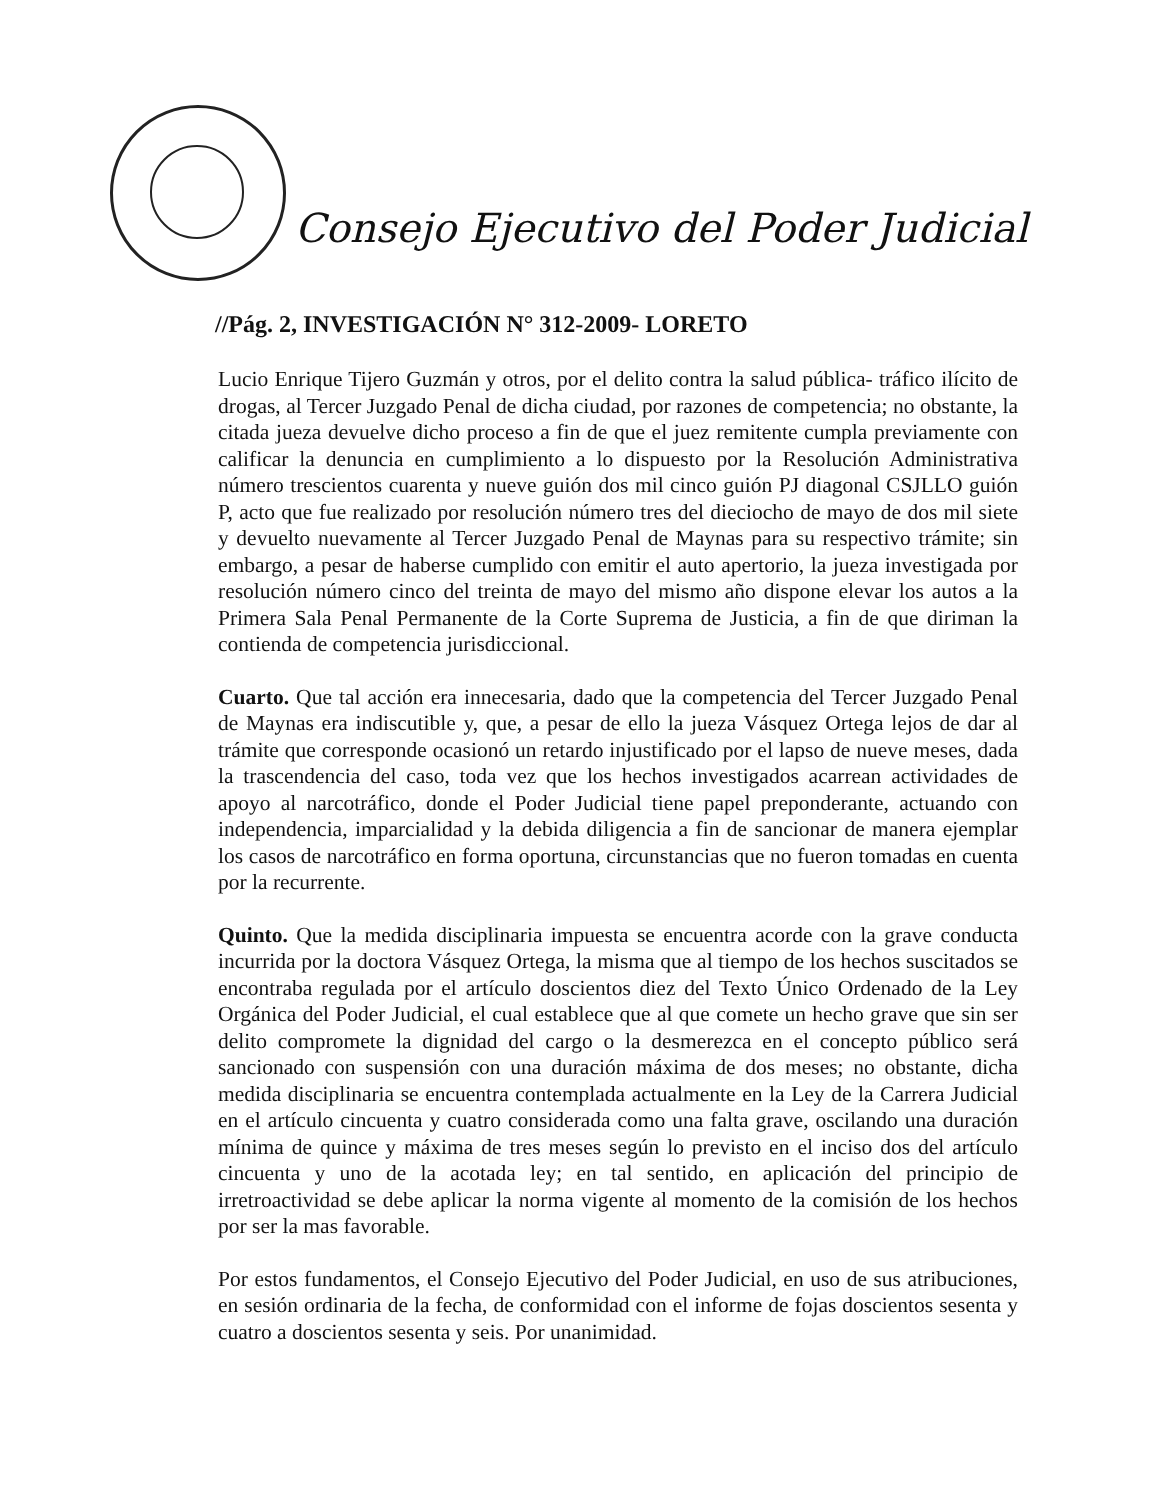Consejo Ejecutivo del Poder Judicial
//Pág. 2, INVESTIGACIÓN N° 312-2009- LORETO
Lucio Enrique Tijero Guzmán y otros, por el delito contra la salud pública- tráfico ilícito de drogas, al Tercer Juzgado Penal de dicha ciudad, por razones de competencia; no obstante, la citada jueza devuelve dicho proceso a fin de que el juez remitente cumpla previamente con calificar la denuncia en cumplimiento a lo dispuesto por la Resolución Administrativa número trescientos cuarenta y nueve guión dos mil cinco guión PJ diagonal CSJLLO guión P, acto que fue realizado por resolución número tres del dieciocho de mayo de dos mil siete y devuelto nuevamente al Tercer Juzgado Penal de Maynas para su respectivo trámite; sin embargo, a pesar de haberse cumplido con emitir el auto apertorio, la jueza investigada por resolución número cinco del treinta de mayo del mismo año dispone elevar los autos a la Primera Sala Penal Permanente de la Corte Suprema de Justicia, a fin de que diriman la contienda de competencia jurisdiccional.
Cuarto. Que tal acción era innecesaria, dado que la competencia del Tercer Juzgado Penal de Maynas era indiscutible y, que, a pesar de ello la jueza Vásquez Ortega lejos de dar al trámite que corresponde ocasionó un retardo injustificado por el lapso de nueve meses, dada la trascendencia del caso, toda vez que los hechos investigados acarrean actividades de apoyo al narcotráfico, donde el Poder Judicial tiene papel preponderante, actuando con independencia, imparcialidad y la debida diligencia a fin de sancionar de manera ejemplar los casos de narcotráfico en forma oportuna, circunstancias que no fueron tomadas en cuenta por la recurrente.
Quinto. Que la medida disciplinaria impuesta se encuentra acorde con la grave conducta incurrida por la doctora Vásquez Ortega, la misma que al tiempo de los hechos suscitados se encontraba regulada por el artículo doscientos diez del Texto Único Ordenado de la Ley Orgánica del Poder Judicial, el cual establece que al que comete un hecho grave que sin ser delito compromete la dignidad del cargo o la desmerezca en el concepto público será sancionado con suspensión con una duración máxima de dos meses; no obstante, dicha medida disciplinaria se encuentra contemplada actualmente en la Ley de la Carrera Judicial en el artículo cincuenta y cuatro considerada como una falta grave, oscilando una duración mínima de quince y máxima de tres meses según lo previsto en el inciso dos del artículo cincuenta y uno de la acotada ley; en tal sentido, en aplicación del principio de irretroactividad se debe aplicar la norma vigente al momento de la comisión de los hechos por ser la mas favorable.
Por estos fundamentos, el Consejo Ejecutivo del Poder Judicial, en uso de sus atribuciones, en sesión ordinaria de la fecha, de conformidad con el informe de fojas doscientos sesenta y cuatro a doscientos sesenta y seis. Por unanimidad.